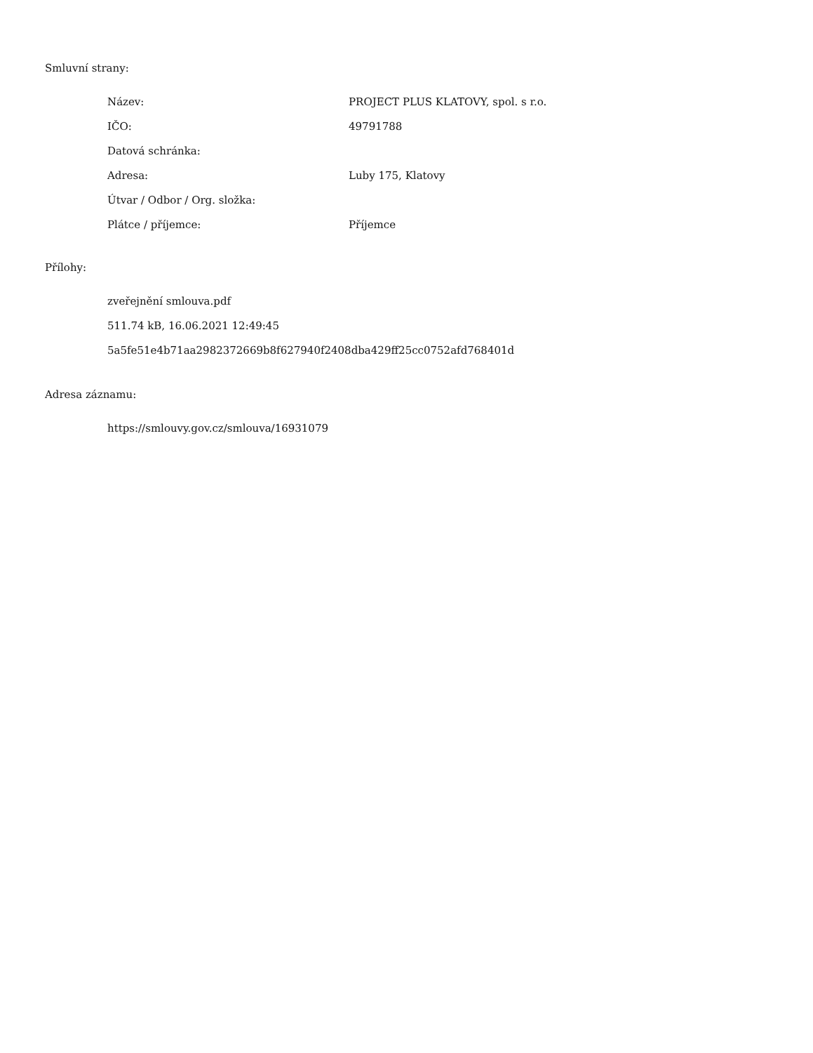Smluvní strany:
| Název: | PROJECT PLUS KLATOVY, spol. s r.o. |
| IČO: | 49791788 |
| Datová schránka: | |
| Adresa: | Luby 175, Klatovy |
| Útvar / Odbor / Org. složka: | |
| Plátce / příjemce: | Příjemce |
Přílohy:
zveřejnění smlouva.pdf
511.74 kB, 16.06.2021 12:49:45
5a5fe51e4b71aa2982372669b8f627940f2408dba429ff25cc0752afd768401d
Adresa záznamu:
https://smlouvy.gov.cz/smlouva/16931079